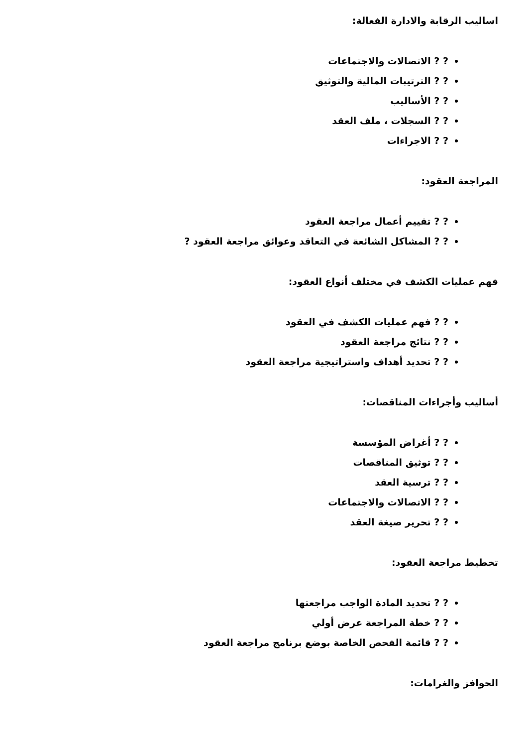اساليب الرقابة والادارة الفعالة:
? ? الاتصالات والاجتماعات
? ? الترتيبات المالية والتوثيق
? ? الأساليب
? ? السجلات ، ملف العقد
? ? الاجراءات
المراجعة العقود:
? ? تقييم أعمال مراجعة العقود
? ? المشاكل الشائعة في التعاقد وعوائق مراجعة العقود ?
فهم عمليات الكشف في مختلف أنواع العقود:
? ? فهم عمليات الكشف في العقود
? ? نتائج مراجعة العقود
? ? تحديد أهداف واستراتيجية مراجعة العقود
أساليب وأجراءات المناقصات:
? ? أغراض المؤسسة
? ? توثيق المناقصات
? ? ترسية العقد
? ? الاتصالات والاجتماعات
? ? تحرير صيغة العقد
تخطيط مراجعة العقود:
? ? تحديد المادة الواجب مراجعتها
? ? خطة المراجعة عرض أولي
? ? قائمة الفحص الخاصة بوضع برنامج مراجعة العقود
الحوافز والغرامات: